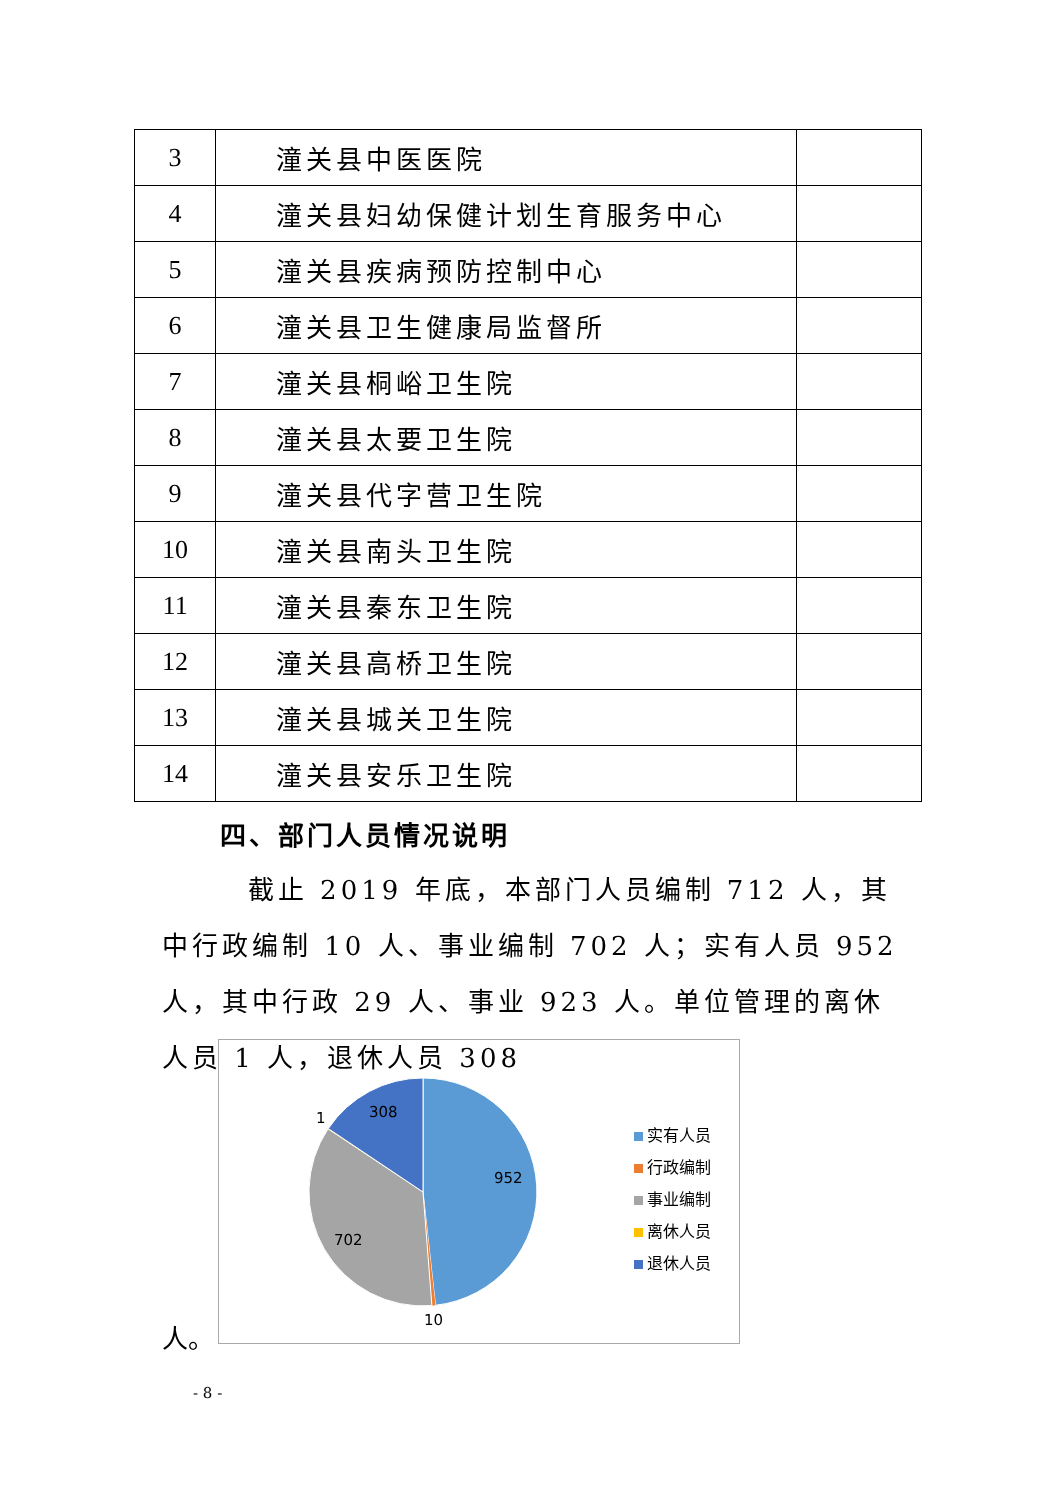| 3 | 潼关县中医医院 | |
| 4 | 潼关县妇幼保健计划生育服务中心 | |
| 5 | 潼关县疾病预防控制中心 | |
| 6 | 潼关县卫生健康局监督所 | |
| 7 | 潼关县桐峪卫生院 | |
| 8 | 潼关县太要卫生院 | |
| 9 | 潼关县代字营卫生院 | |
| 10 | 潼关县南头卫生院 | |
| 11 | 潼关县秦东卫生院 | |
| 12 | 潼关县高桥卫生院 | |
| 13 | 潼关县城关卫生院 | |
| 14 | 潼关县安乐卫生院 | |
四、部门人员情况说明
截止 2019 年底，本部门人员编制 712 人，其中行政编制 10 人、事业编制 702 人；实有人员 952 人，其中行政 29 人、事业 923 人。单位管理的离休人员 1 人，退休人员 308
人。
308
1
952
702
10
实有人员
行政编制
事业编制
离休人员
退休人员
- 8 -